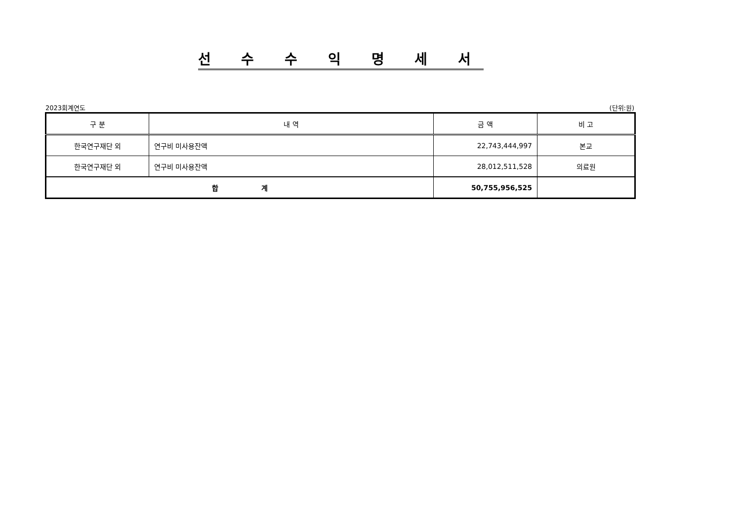선 수 수 익 명 세 서
2023회계연도 (단위:원)
| 구 분 | 내 역 | 금 액 | 비 고 |
| --- | --- | --- | --- |
| 한국연구재단 외 | 연구비 미사용잔액 | 22,743,444,997 | 본교 |
| 한국연구재단 외 | 연구비 미사용잔액 | 28,012,511,528 | 의료원 |
| 합 계 | | 50,755,956,525 | |